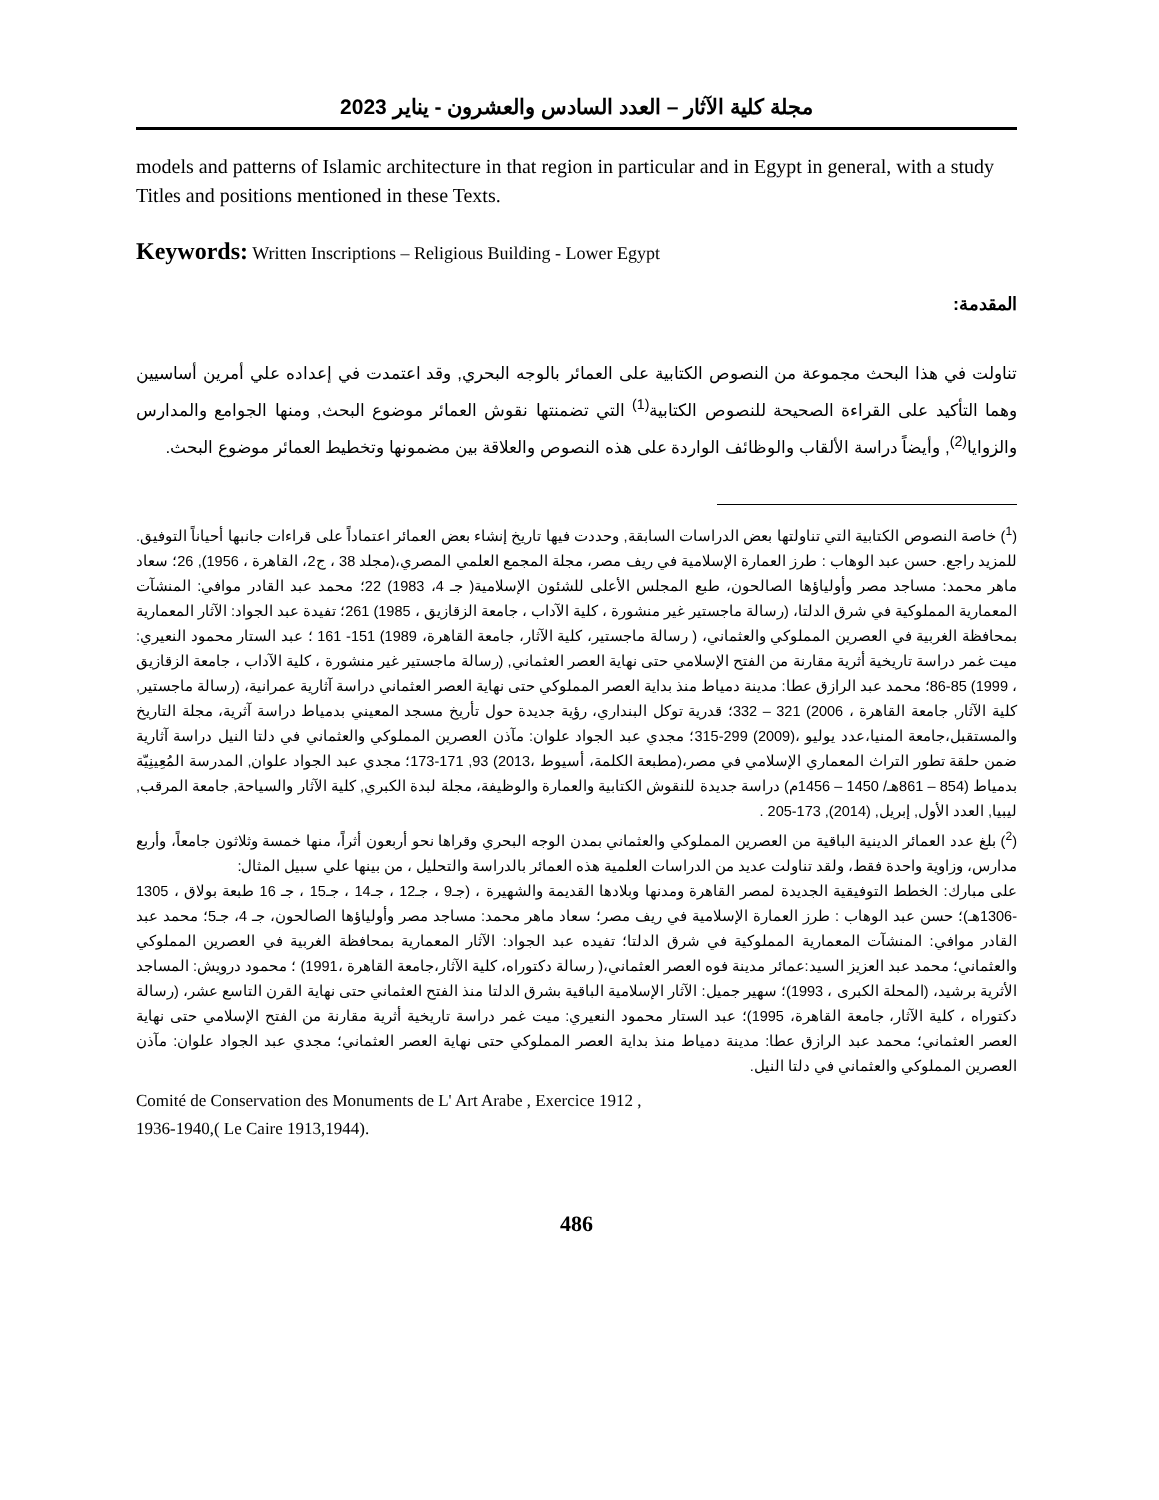مجلة كلية الآثار – العدد السادس والعشرون - يناير 2023
models and patterns of Islamic architecture in that region in particular and in Egypt in general, with a study Titles and positions mentioned in these Texts.
Keywords: Written Inscriptions – Religious Building - Lower Egypt
المقدمة:
تناولت في هذا البحث مجموعة من النصوص الكتابية على العمائر بالوجه البحري, وقد اعتمدت في إعداده علي أمرين أساسيين وهما التأكيد على القراءة الصحيحة للنصوص الكتابية<sup>(1)</sup> التي تضمنتها نقوش العمائر موضوع البحث, ومنها الجوامع والمدارس والزوايا<sup>(2)</sup>, وأيضاً دراسة الألقاب والوظائف الواردة على هذه النصوص والعلاقة بين مضمونها وتخطيط العمائر موضوع البحث.
(<sup>1</sup>) خاصة النصوص الكتابية التي تناولتها بعض الدراسات السابقة, وحددت فيها تاريخ إنشاء بعض العمائر اعتماداً على قراءات جانبها أحياناً التوفيق. للمزيد راجع. حسن عبد الوهاب : طرز العمارة الإسلامية في ريف مصر، مجلة المجمع العلمي المصري،(مجلد 38 ، ج2، القاهرة ، 1956), 26؛ سعاد ماهر محمد: مساجد مصر وأولياؤها الصالحون، طبع المجلس الأعلى للشئون الإسلامية( جـ 4، 1983) 22؛ محمد عبد القادر موافي: المنشآت المعمارية المملوكية في شرق الدلتا، (رسالة ماجستير غير منشورة ، كلية الآداب ، جامعة الزقازيق ، 1985) 261؛ تفيدة عبد الجواد: الآثار المعمارية بمحافظة الغربية في العصرين المملوكي والعثماني، ( رسالة ماجستير، كلية الآثار، جامعة القاهرة، 1989) 151- 161 ؛ عبد الستار محمود النعيري: ميت غمر دراسة تاريخية أثرية مقارنة من الفتح الإسلامي حتى نهاية العصر العثماني, (رسالة ماجستير غير منشورة ، كلية الآداب ، جامعة الزقازيق ، 1999) 85-86؛ محمد عبد الرازق عطا: مدينة دمياط منذ بداية العصر المملوكي حتى نهاية العصر العثماني دراسة آثارية عمرانية، (رسالة ماجستير, كلية الآثار, جامعة القاهرة ، 2006) 321 – 332؛ قدرية توكل البنداري، رؤية جديدة حول تأريخ مسجد المعيني بدمياط دراسة آثرية، مجلة التاريخ والمستقبل،جامعة المنيا،عدد يوليو ،(2009) 299-315؛ مجدي عبد الجواد علوان: مآذن العصرين المملوكي والعثماني في دلتا النيل دراسة آثارية ضمن حلقة تطور التراث المعماري الإسلامي في مصر،(مطبعة الكلمة، أسيوط ،2013) 93, 171-173؛ مجدي عبد الجواد علوان, المدرسة المُعِينِيّة بدمياط (854 – 861هـ/ 1450 – 1456م) دراسة جديدة للنقوش الكتابية والعمارة والوظيفة، مجلة لبدة الكبري, كلية الآثار والسياحة, جامعة المرقب, ليبيا, العدد الأول, إبريل, (2014), 173-205 .
(<sup>2</sup>) بلغ عدد العمائر الدينية الباقية من العصرين المملوكي والعثماني بمدن الوجه البحري وقراها نحو أربعون أثراً، منها خمسة وثلاثون جامعاً، وأربع مدارس، وزاوية واحدة فقط، ولقد تناولت عديد من الدراسات العلمية هذه العمائر بالدراسة والتحليل ، من بينها علي سبيل المثال:
على مبارك: الخطط التوفيقية الجديدة لمصر القاهرة ومدنها وبلادها القديمة والشهيرة ، (جـ9 ، جـ12 ، جـ14 ، جـ15 ، جـ 16 طبعة بولاق ، 1305 -1306هـ)؛ حسن عبد الوهاب : طرز العمارة الإسلامية في ريف مصر؛ سعاد ماهر محمد: مساجد مصر وأولياؤها الصالحون، جـ 4، جـ5؛ محمد عبد القادر موافي: المنشآت المعمارية المملوكية في شرق الدلتا؛ تفيده عبد الجواد: الآثار المعمارية بمحافظة الغربية في العصرين المملوكي والعثماني؛ محمد عبد العزيز السيد:عمائر مدينة فوه العصر العثماني،( رسالة دكتوراه، كلية الآثار،جامعة القاهرة ،1991) ؛ محمود درويش: المساجد الأثرية برشيد، (المحلة الكبرى ، 1993)؛ سهير جميل: الآثار الإسلامية الباقية بشرق الدلتا منذ الفتح العثماني حتى نهاية القرن التاسع عشر، (رسالة دكتوراه ، كلية الآثار، جامعة القاهرة، 1995)؛ عبد الستار محمود النعيري: ميت غمر دراسة تاريخية أثرية مقارنة من الفتح الإسلامي حتى نهاية العصر العثماني؛ محمد عبد الرازق عطا: مدينة دمياط منذ بداية العصر المملوكي حتى نهاية العصر العثماني؛ مجدي عبد الجواد علوان: مآذن العصرين المملوكي والعثماني في دلتا النيل.
Comité de Conservation des Monuments de L' Art Arabe , Exercice 1912 ,
1936-1940,( Le Caire 1913,1944).
486